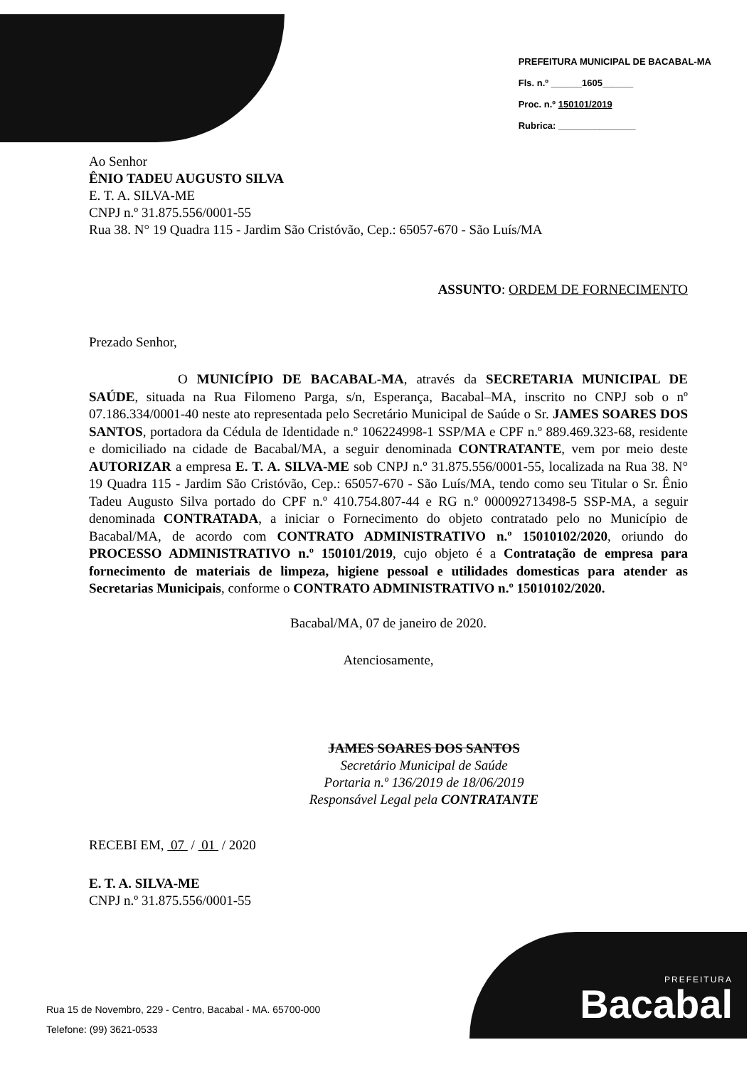PREFEITURA MUNICIPAL DE BACABAL-MA
Fls. n.º ______1605______
Proc. n.º 150101/2019
Rubrica: _______________
Ao Senhor
ÊNIO TADEU AUGUSTO SILVA
E. T. A. SILVA-ME
CNPJ n.º 31.875.556/0001-55
Rua 38. N° 19 Quadra 115 - Jardim São Cristóvão, Cep.: 65057-670 - São Luís/MA
ASSUNTO: ORDEM DE FORNECIMENTO
Prezado Senhor,
O MUNICÍPIO DE BACABAL-MA, através da SECRETARIA MUNICIPAL DE SAÚDE, situada na Rua Filomeno Parga, s/n, Esperança, Bacabal–MA, inscrito no CNPJ sob o nº 07.186.334/0001-40 neste ato representada pelo Secretário Municipal de Saúde o Sr. JAMES SOARES DOS SANTOS, portadora da Cédula de Identidade n.º 106224998-1 SSP/MA e CPF n.º 889.469.323-68, residente e domiciliado na cidade de Bacabal/MA, a seguir denominada CONTRATANTE, vem por meio deste AUTORIZAR a empresa E. T. A. SILVA-ME sob CNPJ n.º 31.875.556/0001-55, localizada na Rua 38. N° 19 Quadra 115 - Jardim São Cristóvão, Cep.: 65057-670 - São Luís/MA, tendo como seu Titular o Sr. Ênio Tadeu Augusto Silva portado do CPF n.º 410.754.807-44 e RG n.º 000092713498-5 SSP-MA, a seguir denominada CONTRATADA, a iniciar o Fornecimento do objeto contratado pelo no Município de Bacabal/MA, de acordo com CONTRATO ADMINISTRATIVO n.º 15010102/2020, oriundo do PROCESSO ADMINISTRATIVO n.º 150101/2019, cujo objeto é a Contratação de empresa para fornecimento de materiais de limpeza, higiene pessoal e utilidades domesticas para atender as Secretarias Municipais, conforme o CONTRATO ADMINISTRATIVO n.º 15010102/2020.
Bacabal/MA, 07 de janeiro de 2020.
Atenciosamente,
JAMES SOARES DOS SANTOS
Secretário Municipal de Saúde
Portaria n.º 136/2019 de 18/06/2019
Responsável Legal pela CONTRATANTE
RECEBI EM, 07 / 01 / 2020
E. T. A. SILVA-ME
CNPJ n.º 31.875.556/0001-55
Rua 15 de Novembro, 229 - Centro, Bacabal - MA. 65700-000
Telefone: (99) 3621-0533
PREFEITURA
Bacabal